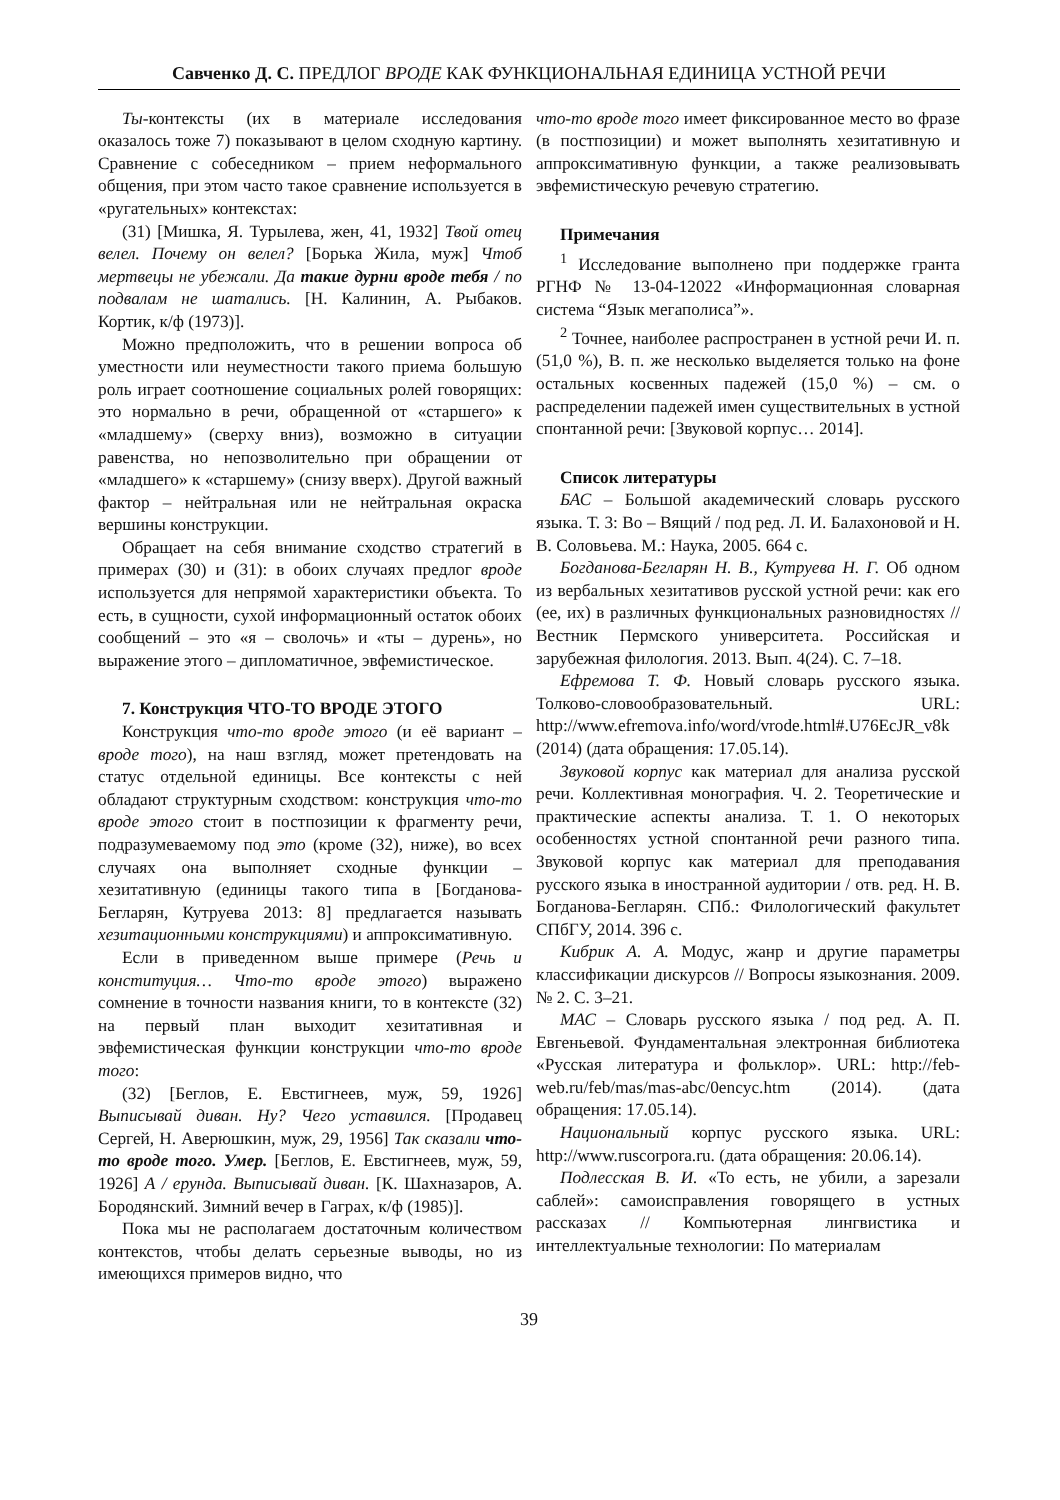Савченко Д. С. ПРЕДЛОГ ВРОДЕ КАК ФУНКЦИОНАЛЬНАЯ ЕДИНИЦА УСТНОЙ РЕЧИ
Ты-контексты (их в материале исследования оказалось тоже 7) показывают в целом сходную картину. Сравнение с собеседником – прием неформального общения, при этом часто такое сравнение используется в «ругательных» контекстах:
(31) [Мишка, Я. Турылева, жен, 41, 1932] Твой отец велел. Почему он велел? [Борька Жила, муж] Чтоб мертвецы не убежали. Да такие дурни вроде тебя / по подвалам не шатались. [Н. Калинин, А. Рыбаков. Кортик, к/ф (1973)].
Можно предположить, что в решении вопроса об уместности или неуместности такого приема большую роль играет соотношение социальных ролей говорящих: это нормально в речи, обращенной от «старшего» к «младшему» (сверху вниз), возможно в ситуации равенства, но непозволительно при обращении от «младшего» к «старшему» (снизу вверх). Другой важный фактор – нейтральная или не нейтральная окраска вершины конструкции.
Обращает на себя внимание сходство стратегий в примерах (30) и (31): в обоих случаях предлог вроде используется для непрямой характеристики объекта. То есть, в сущности, сухой информационный остаток обоих сообщений – это «я – сволочь» и «ты – дурень», но выражение этого – дипломатичное, эвфемистическое.
7. Конструкция ЧТО-ТО ВРОДЕ ЭТОГО
Конструкция что-то вроде этого (и её вариант – вроде того), на наш взгляд, может претендовать на статус отдельной единицы. Все контексты с ней обладают структурным сходством: конструкция что-то вроде этого стоит в постпозиции к фрагменту речи, подразумеваемому под это (кроме (32), ниже), во всех случаях она выполняет сходные функции – хезитативную (единицы такого типа в [Богданова-Бегларян, Кутруева 2013: 8] предлагается называть хезитационными конструкциями) и аппроксимативную.
Если в приведенном выше примере (Речь и конституция… Что-то вроде этого) выражено сомнение в точности названия книги, то в контексте (32) на первый план выходит хезитативная и эвфемистическая функции конструкции что-то вроде того:
(32) [Беглов, Е. Евстигнеев, муж, 59, 1926] Выписывай диван. Ну? Чего уставился. [Продавец Сергей, Н. Аверюшкин, муж, 29, 1956] Так сказали что-то вроде того. Умер. [Беглов, Е. Евстигнеев, муж, 59, 1926] А / ерунда. Выписывай диван. [К. Шахназаров, А. Бородянский. Зимний вечер в Гаграх, к/ф (1985)].
Пока мы не располагаем достаточным количеством контекстов, чтобы делать серьезные выводы, но из имеющихся примеров видно, что
что-то вроде того имеет фиксированное место во фразе (в постпозиции) и может выполнять хезитативную и аппроксимативную функции, а также реализовывать эвфемистическую речевую стратегию.
Примечания
<sup>1</sup> Исследование выполнено при поддержке гранта РГНФ № 13-04-12022 «Информационная словарная система “Язык мегаполиса”».
<sup>2</sup> Точнее, наиболее распространен в устной речи И. п. (51,0 %), В. п. же несколько выделяется только на фоне остальных косвенных падежей (15,0 %) – см. о распределении падежей имен существительных в устной спонтанной речи: [Звуковой корпус… 2014].
Список литературы
БАС – Большой академический словарь русского языка. Т. 3: Во – Вящий / под ред. Л. И. Балахоновой и Н. В. Соловьева. М.: Наука, 2005. 664 с.
Богданова-Бегларян Н. В., Кутруева Н. Г. Об одном из вербальных хезитативов русской устной речи: как его (ее, их) в различных функциональных разновидностях // Вестник Пермского университета. Российская и зарубежная филология. 2013. Вып. 4(24). С. 7–18.
Ефремова Т. Ф. Новый словарь русского языка. Толково-словообразовательный. URL: http://www.efremova.info/word/vrode.html#.U76EcJR_v8k (2014) (дата обращения: 17.05.14).
Звуковой корпус как материал для анализа русской речи. Коллективная монография. Ч. 2. Теоретические и практические аспекты анализа. Т. 1. О некоторых особенностях устной спонтанной речи разного типа. Звуковой корпус как материал для преподавания русского языка в иностранной аудитории / отв. ред. Н. В. Богданова-Бегларян. СПб.: Филологический факультет СПбГУ, 2014. 396 с.
Кибрик А. А. Модус, жанр и другие параметры классификации дискурсов // Вопросы языкознания. 2009. № 2. С. 3–21.
МАС – Словарь русского языка / под ред. А. П. Евгеньевой. Фундаментальная электронная библиотека «Русская литература и фольклор». URL: http://feb-web.ru/feb/mas/mas-abc/0encyc.htm (2014). (дата обращения: 17.05.14).
Национальный корпус русского языка. URL: http://www.ruscorpora.ru. (дата обращения: 20.06.14).
Подлесская В. И. «То есть, не убили, а зарезали саблей»: самоисправления говорящего в устных рассказах // Компьютерная лингвистика и интеллектуальные технологии: По материалам
39